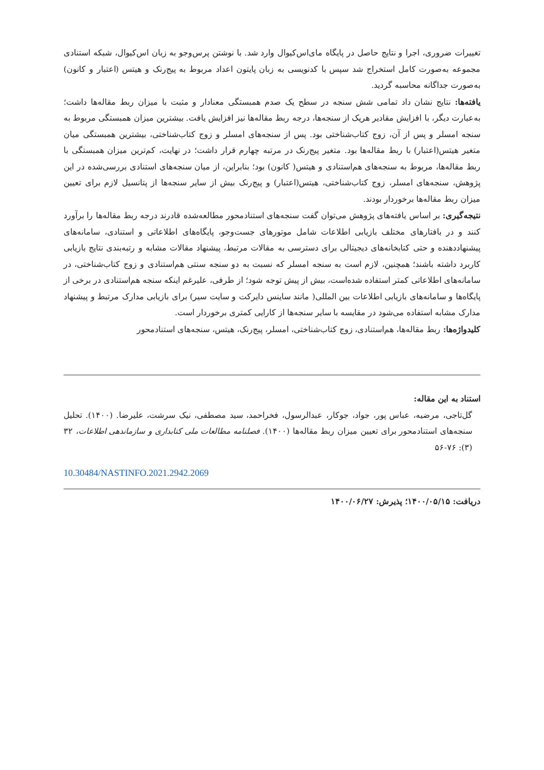تغییرات ضروری، اجرا و نتایج حاصل در پایگاه مای‌اس‌کیو‌ال وارد شد. با نوشتن پرس‌وجو به زبان اس‌کیو‌ال، شبکه استنادی مجموعه به‌صورت کامل استخراج شد سپس با کدنویسی به زبان پایتون اعداد مربوط به پیج‌رنک و هیتس (اعتبار و کانون) به‌صورت جداگانه محاسبه گردید.
یافته‌ها: نتایج نشان داد تمامی شش سنجه در سطح یک صدم همبستگی معنادار و مثبت با میزان ربط مقاله‌ها داشت؛ به‌عبارت دیگر، با افزایش مقادیر هریک از سنجه‌ها، درجه ربط مقاله‌ها نیز افزایش یافت. بیشترین میزان همبستگی مربوط به سنجه امسلر و پس از آن، زوج کتاب‌شناختی بود. پس از سنجه‌های امسلر و زوج کتاب‌شناختی، بیشترین همبستگی میان متغیر هیتس(اعتبار) با ربط مقاله‌ها بود. متغیر پیج‌رنک در مرتبه چهارم قرار داشت؛ در نهایت، کم‌ترین میزان همبستگی با ربط مقاله‌ها، مربوط به سنجه‌های هم‌استنادی و هیتس( کانون) بود؛ بنابراین، از میان سنجه‌های استنادی بررسی‌شده در این پژوهش، سنجه‌های امسلر، زوج کتاب‌شناختی، هیتس(اعتبار) و پیج‌رنک بیش از سایر سنجه‌ها از پتانسیل لازم برای تعیین میزان ربط مقاله‌ها برخوردار بودند.
نتیجه‌گیری: بر اساس یافته‌های پژوهش می‌توان گفت سنجه‌های استنادمحور مطالعه‌شده قادرند درجه ربط مقاله‌ها را برآورد کنند و در بافتارهای مختلف بازیابی اطلاعات شامل موتورهای جست‌وجو، پایگاه‌های اطلاعاتی و استنادی، سامانه‌های پیشنهاددهنده و حتی کتابخانه‌های دیجیتالی برای دسترسی به مقالات مرتبط، پیشنهاد مقالات مشابه و رتبه‌بندی نتایج بازیابی کاربرد داشته باشند؛ همچنین، لازم است به سنجه امسلر که نسبت به دو سنجه سنتی هم‌استنادی و زوج کتاب‌شناختی، در سامانه‌های اطلاعاتی کمتر استفاده شده‌است، بیش از پیش توجه شود؛ از طرفی، علیرغم اینکه سنجه هم‌استنادی در برخی از پایگاه‌ها و سامانه‌های بازیابی اطلاعات بین المللی( مانند ساینس دایرکت و سایت سیر) برای بازیابی مدارک مرتبط و پیشنهاد مدارک مشابه استفاده می‌شود در مقایسه با سایر سنجه‌ها از کارایی کمتری برخوردار است.
کلیدواژه‌ها: ربط مقاله‌ها، هم‌استنادی، زوج کتاب‌شناختی، امسلر، پیج‌رنک، هیتس، سنجه‌های استنادمحور
استناد به این مقاله:
گل‌تاجی، مرضیه، عباس پور، جواد، جوکار، عبدالرسول، فخراحمد، سید مصطفی، نیک سرشت، علیرضا. (۱۴۰۰). تحلیل سنجه‌های استنادمحور برای تعیین میزان ربط مقاله‌ها (۱۴۰۰). فصلنامه مطالعات ملی کتابداری و سازماندهی اطلاعات، ۳۲ (۳): ۷۶-۵۶
10.30484/NASTINFO.2021.2942.2069
دریافت: ۱۴۰۰/۰۵/۱۵؛ پذیرش: ۱۴۰۰/۰۶/۲۷